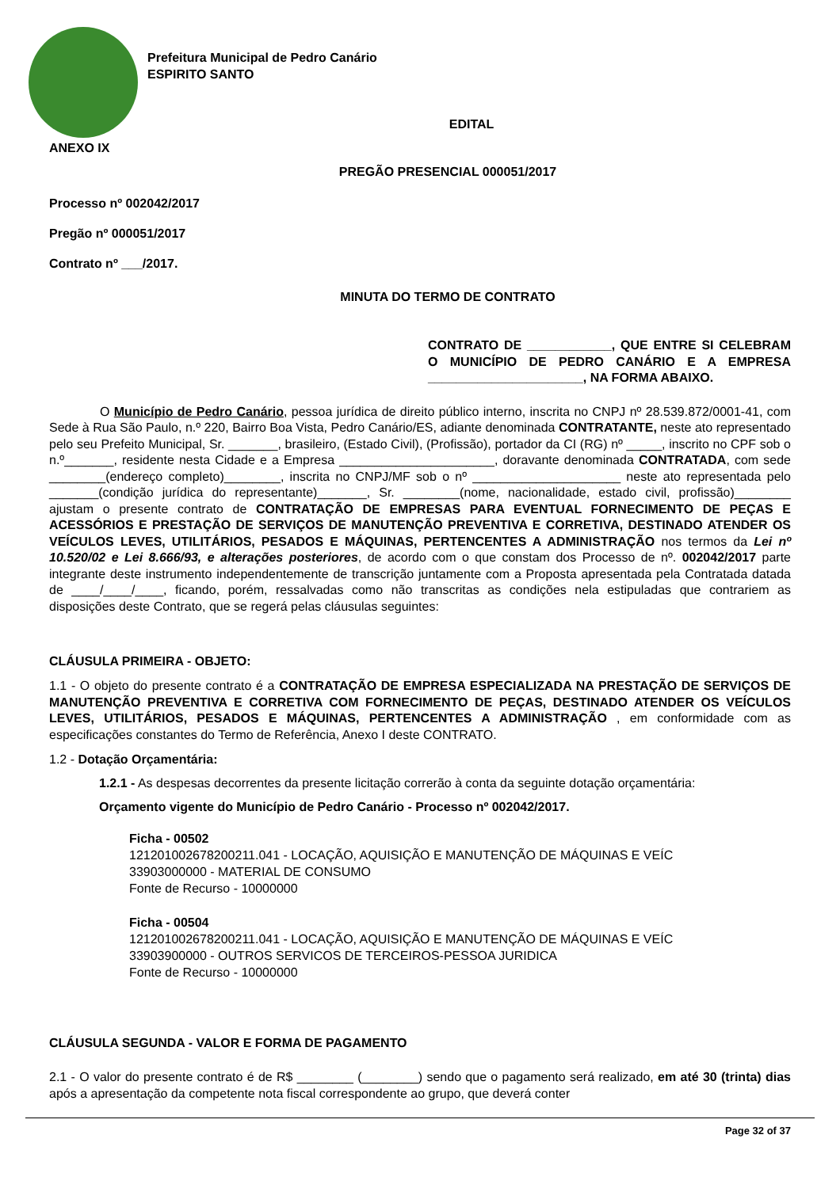Prefeitura Municipal de Pedro Canário
ESPIRITO SANTO
EDITAL
ANEXO IX
PREGÃO PRESENCIAL 000051/2017
Processo nº 002042/2017
Pregão nº 000051/2017
Contrato nº ___/2017.
MINUTA DO TERMO DE CONTRATO
CONTRATO DE ____________, QUE ENTRE SI CELEBRAM O MUNICÍPIO DE PEDRO CANÁRIO E A EMPRESA ______________________, NA FORMA ABAIXO.
O Município de Pedro Canário, pessoa jurídica de direito público interno, inscrita no CNPJ nº 28.539.872/0001-41, com Sede à Rua São Paulo, n.º 220, Bairro Boa Vista, Pedro Canário/ES, adiante denominada CONTRATANTE, neste ato representado pelo seu Prefeito Municipal, Sr. _______, brasileiro, (Estado Civil), (Profissão), portador da CI (RG) nº _____, inscrito no CPF sob o n.º_______, residente nesta Cidade e a Empresa ______________________, doravante denominada CONTRATADA, com sede ________(endereço completo)________, inscrita no CNPJ/MF sob o nº _____________________ neste ato representada pelo _______(condição jurídica do representante)_______, Sr. ________(nome, nacionalidade, estado civil, profissão)________ ajustam o presente contrato de CONTRATAÇÃO DE EMPRESAS PARA EVENTUAL FORNECIMENTO DE PEÇAS E ACESSÓRIOS E PRESTAÇÃO DE SERVIÇOS DE MANUTENÇÃO PREVENTIVA E CORRETIVA, DESTINADO ATENDER OS VEÍCULOS LEVES, UTILITÁRIOS, PESADOS E MÁQUINAS, PERTENCENTES A ADMINISTRAÇÃO nos termos da Lei nº 10.520/02 e Lei 8.666/93, e alterações posteriores, de acordo com o que constam dos Processo de nº. 002042/2017 parte integrante deste instrumento independentemente de transcrição juntamente com a Proposta apresentada pela Contratada datada de ____/____/____, ficando, porém, ressalvadas como não transcritas as condições nela estipuladas que contrariem as disposições deste Contrato, que se regerá pelas cláusulas seguintes:
CLÁUSULA PRIMEIRA - OBJETO:
1.1 - O objeto do presente contrato é a CONTRATAÇÃO DE EMPRESA ESPECIALIZADA NA PRESTAÇÃO DE SERVIÇOS DE MANUTENÇÃO PREVENTIVA E CORRETIVA COM FORNECIMENTO DE PEÇAS, DESTINADO ATENDER OS VEÍCULOS LEVES, UTILITÁRIOS, PESADOS E MÁQUINAS, PERTENCENTES A ADMINISTRAÇÃO , em conformidade com as especificações constantes do Termo de Referência, Anexo I deste CONTRATO.
1.2 - Dotação Orçamentária:
1.2.1 - As despesas decorrentes da presente licitação correrão à conta da seguinte dotação orçamentária:
Orçamento vigente do Município de Pedro Canário - Processo nº 002042/2017.
Ficha - 00502
121201002678200211.041 - LOCAÇÃO, AQUISIÇÃO E MANUTENÇÃO DE MÁQUINAS E VEÍC
33903000000 - MATERIAL DE CONSUMO
Fonte de Recurso - 10000000
Ficha - 00504
121201002678200211.041 - LOCAÇÃO, AQUISIÇÃO E MANUTENÇÃO DE MÁQUINAS E VEÍC
33903900000 - OUTROS SERVICOS DE TERCEIROS-PESSOA JURIDICA
Fonte de Recurso - 10000000
CLÁUSULA SEGUNDA - VALOR E FORMA DE PAGAMENTO
2.1 - O valor do presente contrato é de R$ ________ (________) sendo que o pagamento será realizado, em até 30 (trinta) dias após a apresentação da competente nota fiscal correspondente ao grupo, que deverá conter
Page 32 of 37